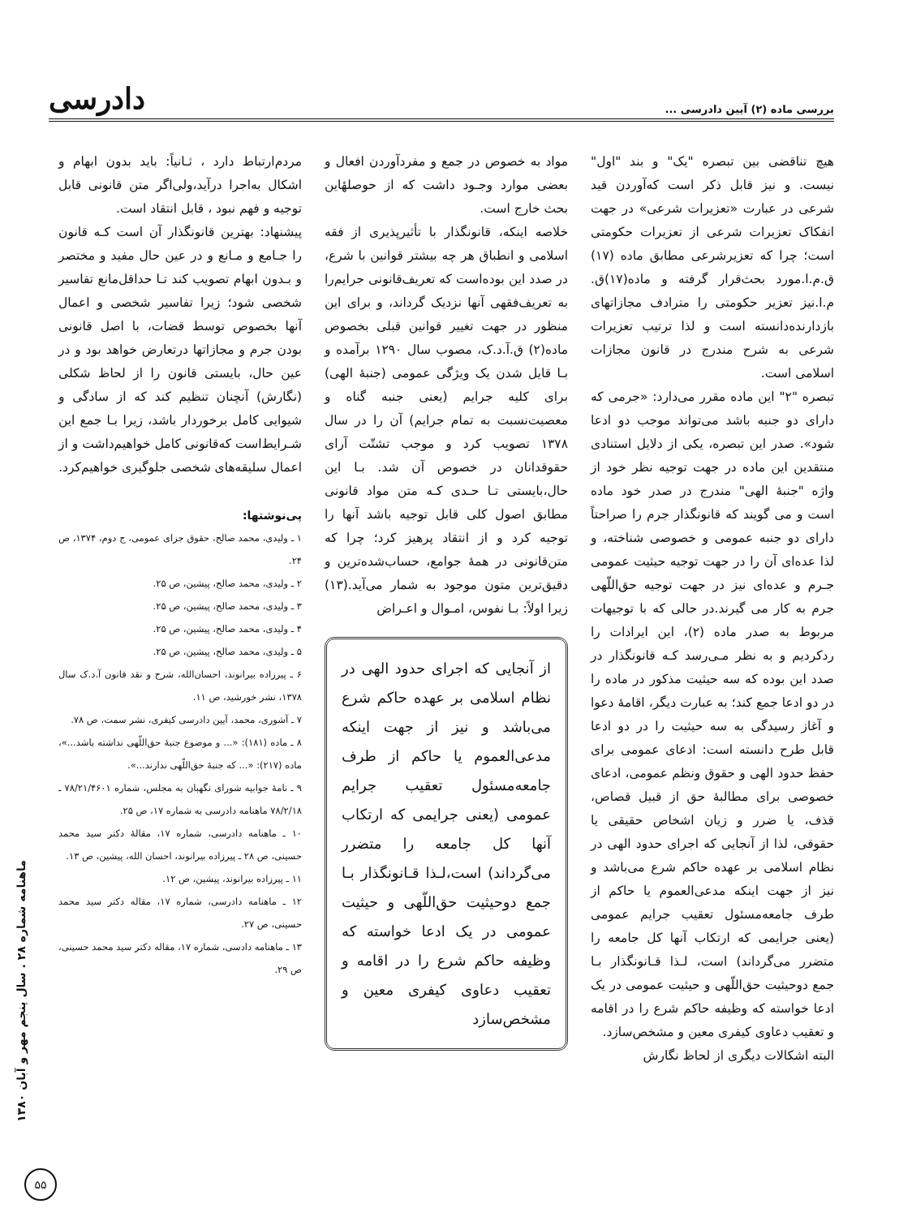بررسی ماده (۲) آیین دادرسی ... دادرسی
هیچ تناقضی بین تبصره "یک" و بند "اول" نیست. و نیز قابل ذکر است که‌آوردن قید شرعی در عبارت «تعزیرات شرعی» در جهت انفکاک تعزیرات شرعی از تعزیرات حکومتی است؛ چرا که تعزیرشرعی مطابق ماده (۱۷) ق.م.ا.مورد بحث‌قرار گرفته و ماده(۱۷)ق. م.ا.نیز تعزیر حکومتی را مترادف مجازاتهای بازدارنده‌دانسته است و لذا ترتیب تعزیرات شرعی به شرح مندرج در قانون مجازات اسلامی است.
تبصره "۲" این ماده مقرر می‌دارد: «جرمی که دارای دو جنبه باشد می‌تواند موجب دو ادعا شود». صدر این تبصره، یکی از دلایل استنادی منتقدین این ماده در جهت توجیه نظر خود از واژه "جنبهٔ الهی" مندرج در صدر خود ماده است و می گویند که قانونگذار جرم را صراحتاً دارای دو جنبه عمومی و خصوصی شناخته، و لذا عده‌ای آن را در جهت توجیه حیثیت عمومی جـرم و عده‌ای نیز در جهت توجیه حق‌اللّهی جرم به کار می گیرند.در حالی که با توجیهات مربوط به صدر ماده (۲)، این ایرادات را ردکردیم و به نظر مـی‌رسد کـه قانونگذار در صدد این بوده که سه حیثیت مذکور در ماده را در دو ادعا جمع کند؛ به عبارت دیگر، اقامهٔ دعوا و آغاز رسیدگی به سه حیثیت را در دو ادعا قابل طرح دانسته است: ادعای عمومی برای حفظ حدود الهی و حقوق ونظم عمومی، ادعای خصوصی برای مطالبهٔ حق از قبیل قصاص، قذف، یا ضرر و زیان اشخاص حقیقی یا حقوقی، لذا از آنجایی که اجرای حدود الهی در نظام اسلامی بر عهده حاکم شرع می‌باشد و نیز از جهت اینکه مدعی‌العموم یا حاکم از طرف جامعه‌مسئول تعقیب جرایم عمومی (یعنی جرایمی که ارتکاب آنها کل جامعه را متضرر می‌گرداند) است، لـذا قـانونگذار بـا جمع دوحیثیت حق‌اللّهی و حیثیت عمومی در یک ادعا خواسته که وظیفه حاکم شرع را در اقامه و تعقیب دعاوی کیفری معین و مشخص‌سازد.
البته اشکالات دیگری از لحاظ نگارش
مواد به خصوص در جمع و مفردآوردن افعال و بعضی موارد وجـود داشت که از حوصلهٔاین بحث خارج است.
خلاصه اینکه، قانونگذار با تأثیرپذیری از فقه اسلامی و انطباق هر چه بیشتر قوانین با شرع، در صدد این بوده‌است که تعریف‌قانونی جرایم‌را به تعریف‌فقهی آنها نزدیک گرداند، و برای این منظور در جهت تغییر قوانین قبلی بخصوص ماده(۲) ق.آ.د.ک، مصوب سال ۱۲۹۰ برآمده و بـا قایل شدن یک ویژگی عمومی (جنبهٔ الهی) برای کلیه جرایم (یعنی جنبه گناه و معصیت‌نسبت به تمام جرایم) آن را در سال ۱۳۷۸ تصویب کرد و موجب تشتّت آرای حقوقدانان در خصوص آن شد. بـا این حال،بایستی تـا حـدی کـه متن مواد قانونی مطابق اصول کلی قابل توجیه باشد آنها را توجیه کرد و از انتقاد پرهیز کرد؛ چرا که متن‌قانونی در همهٔ جوامع، حساب‌شده‌ترین و دقیق‌ترین متون موجود به شمار می‌آید.(۱۳) زیرا اولاً: بـا نفوس، امـوال و اعـراض
از آنجایی که اجرای حدود الهی در نظام اسلامی بر عهده حاکم شرع می‌باشد و نیز از جهت اینکه مدعی‌العموم یا حاکم از طرف جامعه‌مسئول تعقیب جرایم عمومی (یعنی جرایمی که ارتکاب آنها کل جامعه را متضرر می‌گرداند) است،لـذا قـانونگذار بـا جمع دوحیثیت حق‌اللّهی و حیثیت عمومی در یک ادعا خواسته که وظیفه حاکم شرع را در اقامه و تعقیب دعاوی کیفری معین و مشخص‌سازد
مردم‌ارتباط دارد ، ثـانیاً: باید بدون ابهام و اشکال به‌اجرا درآید،ولی‌اگر متن قانونی قابل توجیه و فهم نبود ، قابل انتقاد است.
پیشنهاد: بهترین قانونگذار آن است کـه قانون را جـامع و مـانع و در عین حال مفید و مختصر و بـدون ابهام تصویب کند تـا حداقل‌مانع تفاسیر شخصی شود؛ زیرا تفاسیر شخصی و اعمال آنها بخصوص توسط قضات، با اصل قانونی بودن جرم و مجازاتها درتعارض خواهد بود و در عین حال، بایستی قانون را از لحاظ شکلی (نگارش) آنچنان تنظیم کند که از سادگی و شیوایی کامل برخوردار باشد، زیرا بـا جمع این شـرایط‌است که‌قانونی کامل خواهیم‌داشت و از اعمال سلیقه‌های شخصی جلوگیری خواهیم‌کرد.
پی‌نوشتها:
۱ ـ ولیدی، محمد صالح، حقوق جزای عمومی، ج دوم، ۱۳۷۴، ص ۲۴.
۲ ـ ولیدی، محمد صالح، پیشین، ص ۲۵.
۳ ـ ولیدی، محمد صالح، پیشین، ص ۲۵.
۴ ـ ولیدی، محمد صالح، پیشین، ص ۲۵.
۵ ـ ولیدی، محمد صالح، پیشین، ص ۲۵.
۶ ـ پیرزاده بیرانوند، احسان‌الله، شرح و نقد قانون آ.د.ک سال ۱۳۷۸، نشر خورشید، ص ۱۱.
۷ ـ آشوری، محمد، آیین دادرسی کیفری، نشر سمت، ص ۷۸.
۸ ـ ماده (۱۸۱): «... و موضوع جنبهٔ حق‌اللّهی نداشته باشد...»، ماده (۲۱۷): «... که جنبهٔ حق‌اللّهی ندارند...».
۹ ـ نامهٔ جوابیه شورای نگهبان به مجلس، شماره ۷۸/۲۱/۴۶۰۱ ـ ۷۸/۲/۱۸ ماهنامه دادرسی به شماره ۱۷، ص ۲۵.
۱۰ ـ ماهنامه دادرسی، شماره ۱۷، مقالهٔ دکتر سید محمد حسینی، ص ۲۸ ـ پیرزاده بیرانوند، احسان الله، پیشین، ص ۱۳.
۱۱ ـ پیرزاده بیرانوند، پیشین، ص ۱۲.
۱۲ ـ ماهنامه دادرسی، شماره ۱۷، مقاله دکتر سید محمد حسینی، ص ۲۷.
۱۳ ـ ماهنامه دادسی، شماره ۱۷، مقاله دکتر سید محمد حسینی، ص ۲۹.
ماهنامه شماره ۲۸ . سال پنجم مهر و آبان ۱۳۸۰
۵۵